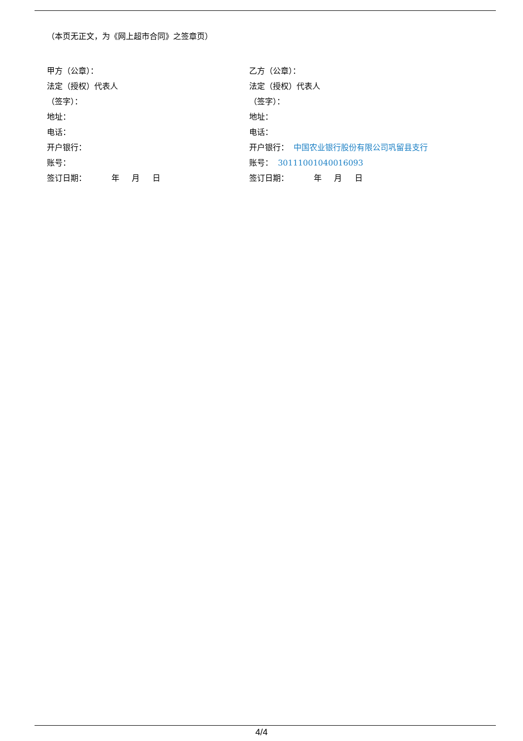（本页无正文，为《网上超市合同》之签章页）
甲方（公章）：
法定（授权）代表人
（签字）：
地址：
电话：
开户银行：
账号：
签订日期： 年 月 日
乙方（公章）：
法定（授权）代表人
（签字）：
地址：
电话：
开户银行： 中国农业银行股份有限公司巩留县支行
账号： 30111001040016093
签订日期： 年 月 日
4/4